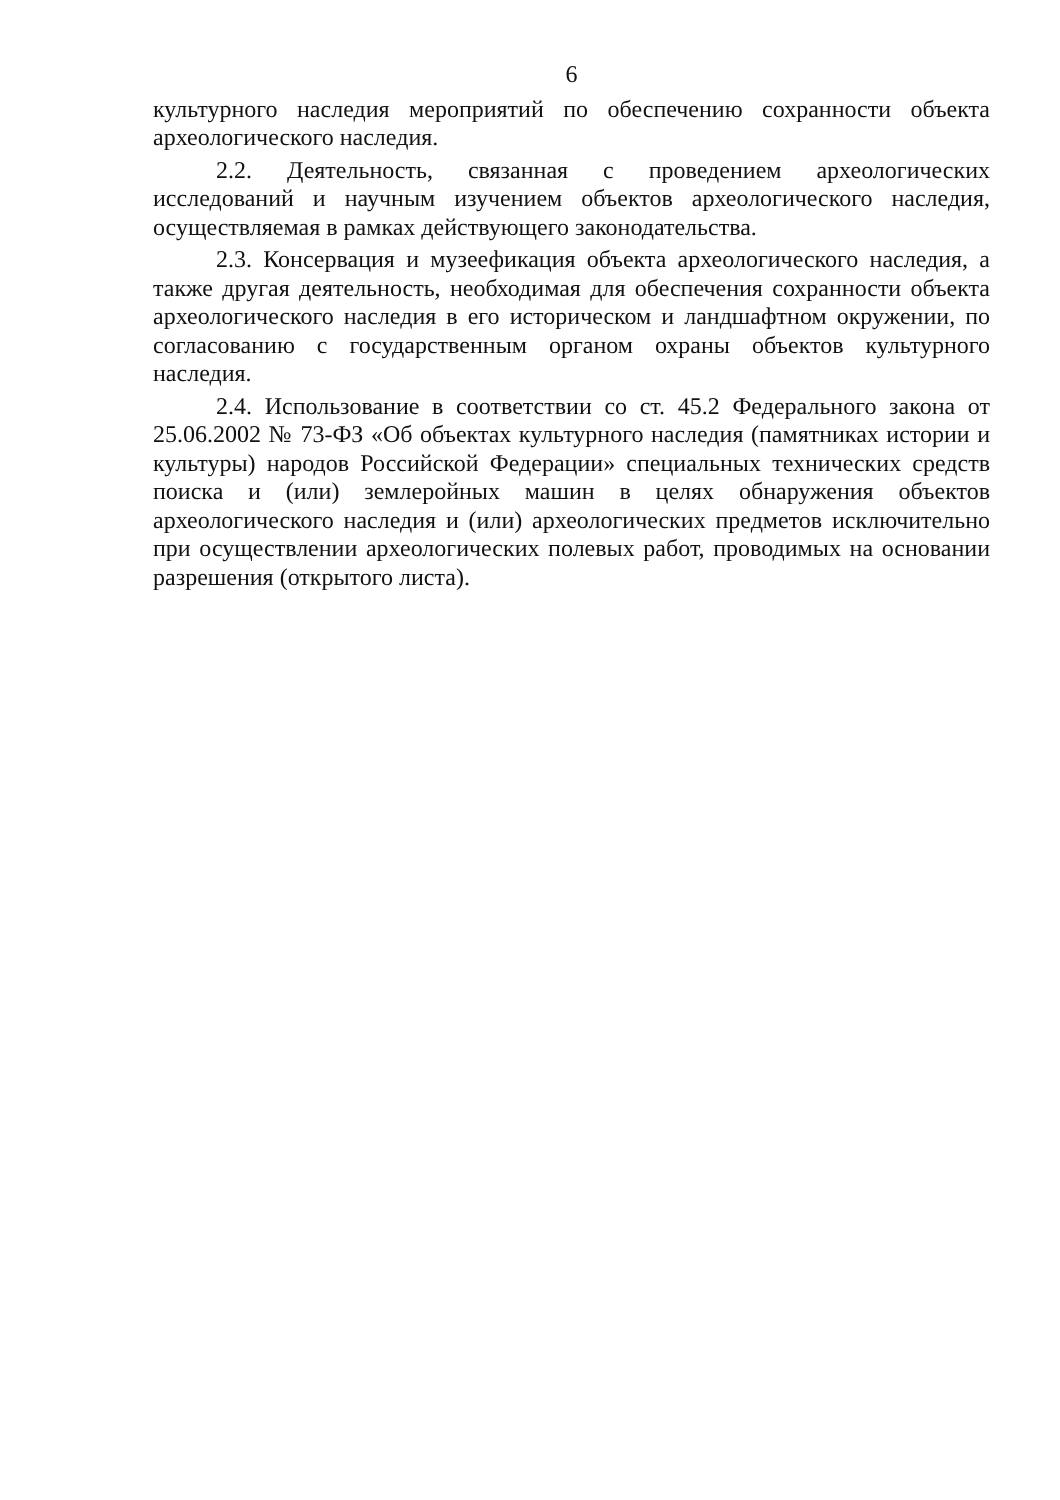6
культурного наследия мероприятий по обеспечению сохранности объекта археологического наследия.
2.2. Деятельность, связанная с проведением археологических исследований и научным изучением объектов археологического наследия, осуществляемая в рамках действующего законодательства.
2.3. Консервация и музеефикация объекта археологического наследия, а также другая деятельность, необходимая для обеспечения сохранности объекта археологического наследия в его историческом и ландшафтном окружении, по согласованию с государственным органом охраны объектов культурного наследия.
2.4. Использование в соответствии со ст. 45.2 Федерального закона от 25.06.2002 № 73-ФЗ «Об объектах культурного наследия (памятниках истории и культуры) народов Российской Федерации» специальных технических средств поиска и (или) землеройных машин в целях обнаружения объектов археологического наследия и (или) археологических предметов исключительно при осуществлении археологических полевых работ, проводимых на основании разрешения (открытого листа).